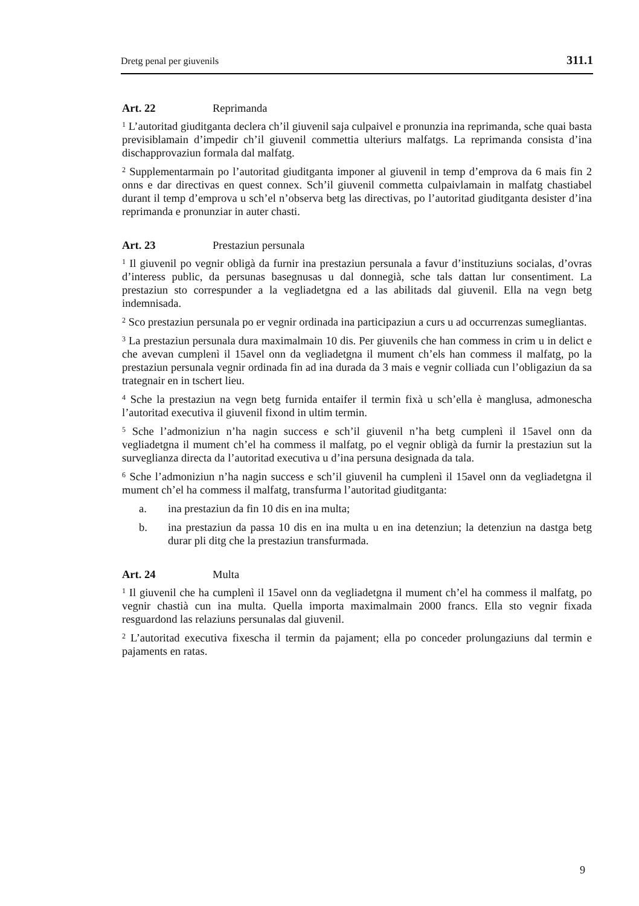Dretg penal per giuvenils 311.1
Art. 22 Reprimanda
<sup>1</sup> L’autoritad giuditganta declera ch’il giuvenil saja culpaivel e pronunzia ina reprimanda, sche quai basta previsiblamain d’impedir ch’il giuvenil commettia ulteriurs malfatgs. La reprimanda consista d’ina dischapprovaziun formala dal malfatg.
<sup>2</sup> Supplementarmain po l’autoritad giuditganta imponer al giuvenil in temp d’emprova da 6 mais fin 2 onns e dar directivas en quest connex. Sch’il giuvenil commetta culpaivlamain in malfatg chastiabel durant il temp d’emprova u sch’el n’observa betg las directivas, po l’autoritad giuditganta desister d’ina reprimanda e pronunziar in auter chasti.
Art. 23 Prestaziun persunala
<sup>1</sup> Il giuvenil po vegnir obligà da furnir ina prestaziun persunala a favur d’instituziuns socialas, d’ovras d’interess public, da persunas basegnusas u dal donnegià, sche tals dattan lur consentiment. La prestaziun sto correspunder a la vegliadetgna ed a las abilitads dal giuvenil. Ella na vegn betg indemnisada.
<sup>2</sup> Sco prestaziun persunala po er vegnir ordinada ina participaziun a curs u ad occurrenzas sumegliantas.
<sup>3</sup> La prestaziun persunala dura maximalmain 10 dis. Per giuvenils che han commess in crim u in delict e che avevan cumplenì il 15avel onn da vegliadetgna il mument ch’els han commess il malfatg, po la prestaziun persunala vegnir ordinada fin ad ina durada da 3 mais e vegnir colliada cun l’obligaziun da sa trategnair en in tschert lieu.
<sup>4</sup> Sche la prestaziun na vegn betg furnida entaifer il termin fixà u sch’ella è manglusa, admonescha l’autoritad executiva il giuvenil fixond in ultim termin.
<sup>5</sup> Sche l’admoniziun n’ha nagin success e sch’il giuvenil n’ha betg cumplenì il 15avel onn da vegliadetgna il mument ch’el ha commess il malfatg, po el vegnir obligà da furnir la prestaziun sut la surveglianza directa da l’autoritad executiva u d’ina persuna designada da tala.
<sup>6</sup> Sche l’admoniziun n’ha nagin success e sch’il giuvenil ha cumplenì il 15avel onn da vegliadetgna il mument ch’el ha commess il malfatg, transfurma l’autoritad giuditganta:
a. ina prestaziun da fin 10 dis en ina multa;
b. ina prestaziun da passa 10 dis en ina multa u en ina detenziun; la detenziun na dastga betg durar pli ditg che la prestaziun transfurmada.
Art. 24 Multa
<sup>1</sup> Il giuvenil che ha cumplenì il 15avel onn da vegliadetgna il mument ch’el ha commess il malfatg, po vegnir chastià cun ina multa. Quella importa maximalmain 2000 francs. Ella sto vegnir fixada resguardond las relaziuns persunalas dal giuvenil.
<sup>2</sup> L’autoritad executiva fixescha il termin da pajament; ella po conceder prolungaziuns dal termin e pajaments en ratas.
9